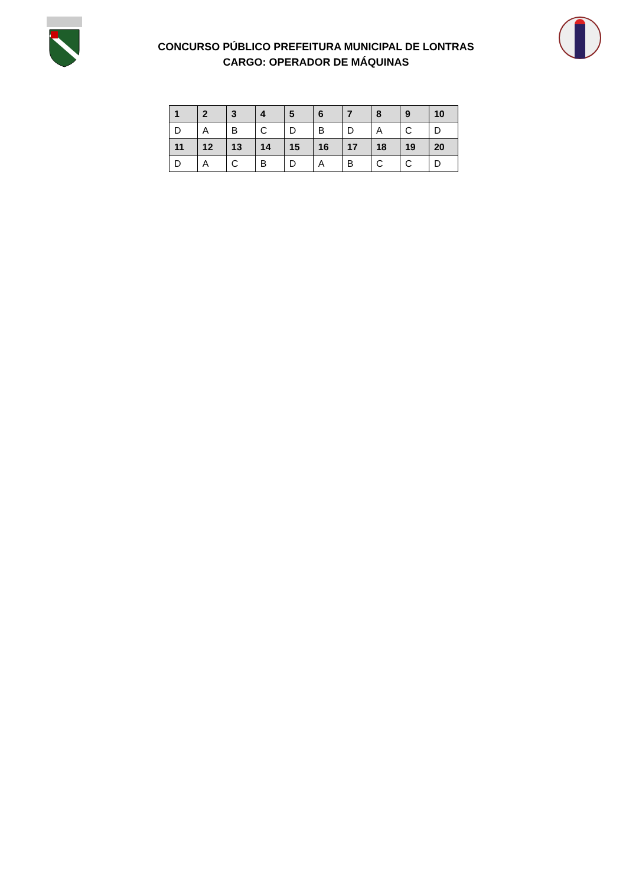CONCURSO PÚBLICO PREFEITURA MUNICIPAL DE LONTRAS
CARGO: OPERADOR DE MÁQUINAS
| 1 | 2 | 3 | 4 | 5 | 6 | 7 | 8 | 9 | 10 |
| --- | --- | --- | --- | --- | --- | --- | --- | --- | --- |
| D | A | B | C | D | B | D | A | C | D |
| 11 | 12 | 13 | 14 | 15 | 16 | 17 | 18 | 19 | 20 |
| D | A | C | B | D | A | B | C | C | D |